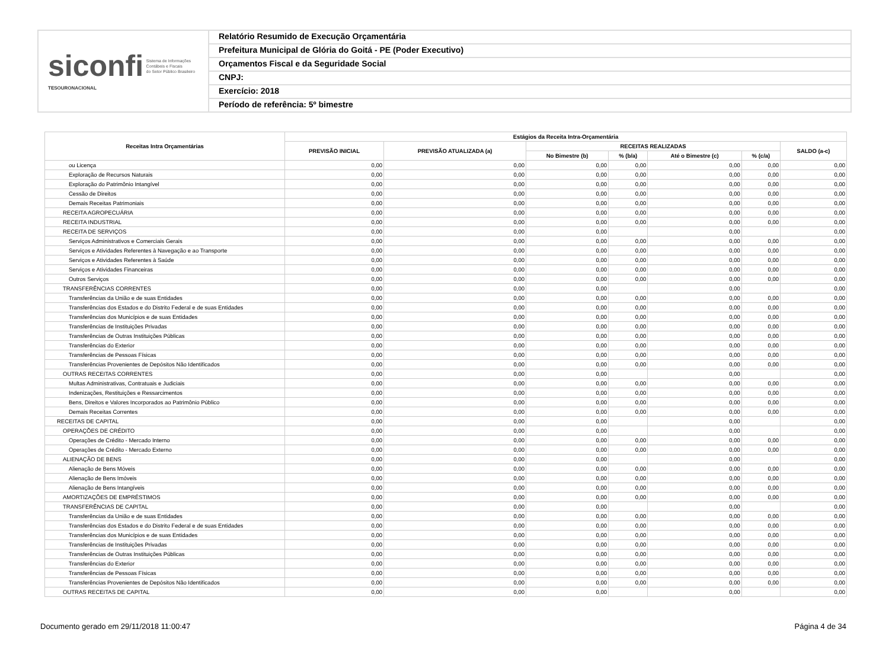siconfi Sistema de Informações
Contábeis e Fiscais
do Setor Público Brasileiro
TESOURONACIONAL
Relatório Resumido de Execução Orçamentária
Prefeitura Municipal de Glória do Goitá - PE (Poder Executivo)
Orçamentos Fiscal e da Seguridade Social
CNPJ:
Exercício: 2018
Período de referência: 5º bimestre
| Receitas Intra Orçamentárias | Estágios da Receita Intra-Orçamentária | | | | | | |
| --- | --- | --- | --- | --- | --- | --- | --- |
| | PREVISÃO INICIAL | PREVISÃO ATUALIZADA (a) | RECEITAS REALIZADAS | | | | SALDO (a-c) |
| | | | No Bimestre (b) | % (b/a) | Até o Bimestre (c) | % (c/a) | |
| ou Licença | 0,00 | 0,00 | 0,00 | 0,00 | 0,00 | 0,00 | 0,00 |
| Exploração de Recursos Naturais | 0,00 | 0,00 | 0,00 | 0,00 | 0,00 | 0,00 | 0,00 |
| Exploração do Patrimônio Intangível | 0,00 | 0,00 | 0,00 | 0,00 | 0,00 | 0,00 | 0,00 |
| Cessão de Direitos | 0,00 | 0,00 | 0,00 | 0,00 | 0,00 | 0,00 | 0,00 |
| Demais Receitas Patrimoniais | 0,00 | 0,00 | 0,00 | 0,00 | 0,00 | 0,00 | 0,00 |
| RECEITA AGROPECUÁRIA | 0,00 | 0,00 | 0,00 | 0,00 | 0,00 | 0,00 | 0,00 |
| RECEITA INDUSTRIAL | 0,00 | 0,00 | 0,00 | 0,00 | 0,00 | 0,00 | 0,00 |
| RECEITA DE SERVIÇOS | 0,00 | 0,00 | 0,00 | | 0,00 | | 0,00 |
| Serviços Administrativos e Comerciais Gerais | 0,00 | 0,00 | 0,00 | 0,00 | 0,00 | 0,00 | 0,00 |
| Serviços e Atividades Referentes à Navegação e ao Transporte | 0,00 | 0,00 | 0,00 | 0,00 | 0,00 | 0,00 | 0,00 |
| Serviços e Atividades Referentes à Saúde | 0,00 | 0,00 | 0,00 | 0,00 | 0,00 | 0,00 | 0,00 |
| Serviços e Atividades Financeiras | 0,00 | 0,00 | 0,00 | 0,00 | 0,00 | 0,00 | 0,00 |
| Outros Serviços | 0,00 | 0,00 | 0,00 | 0,00 | 0,00 | 0,00 | 0,00 |
| TRANSFERÊNCIAS CORRENTES | 0,00 | 0,00 | 0,00 | | 0,00 | | 0,00 |
| Transferências da União e de suas Entidades | 0,00 | 0,00 | 0,00 | 0,00 | 0,00 | 0,00 | 0,00 |
| Transferências dos Estados e do Distrito Federal e de suas Entidades | 0,00 | 0,00 | 0,00 | 0,00 | 0,00 | 0,00 | 0,00 |
| Transferências dos Municípios e de suas Entidades | 0,00 | 0,00 | 0,00 | 0,00 | 0,00 | 0,00 | 0,00 |
| Transferências de Instituições Privadas | 0,00 | 0,00 | 0,00 | 0,00 | 0,00 | 0,00 | 0,00 |
| Transferências de Outras Instituições Públicas | 0,00 | 0,00 | 0,00 | 0,00 | 0,00 | 0,00 | 0,00 |
| Transferências do Exterior | 0,00 | 0,00 | 0,00 | 0,00 | 0,00 | 0,00 | 0,00 |
| Transferências de Pessoas Físicas | 0,00 | 0,00 | 0,00 | 0,00 | 0,00 | 0,00 | 0,00 |
| Transferências Provenientes de Depósitos Não Identificados | 0,00 | 0,00 | 0,00 | 0,00 | 0,00 | 0,00 | 0,00 |
| OUTRAS RECEITAS CORRENTES | 0,00 | 0,00 | 0,00 | | 0,00 | | 0,00 |
| Multas Administrativas, Contratuais e Judiciais | 0,00 | 0,00 | 0,00 | 0,00 | 0,00 | 0,00 | 0,00 |
| Indenizações, Restituições e Ressarcimentos | 0,00 | 0,00 | 0,00 | 0,00 | 0,00 | 0,00 | 0,00 |
| Bens, Direitos e Valores Incorporados ao Patrimônio Público | 0,00 | 0,00 | 0,00 | 0,00 | 0,00 | 0,00 | 0,00 |
| Demais Receitas Correntes | 0,00 | 0,00 | 0,00 | 0,00 | 0,00 | 0,00 | 0,00 |
| RECEITAS DE CAPITAL | 0,00 | 0,00 | 0,00 | | 0,00 | | 0,00 |
| OPERAÇÕES DE CRÉDITO | 0,00 | 0,00 | 0,00 | | 0,00 | | 0,00 |
| Operações de Crédito - Mercado Interno | 0,00 | 0,00 | 0,00 | 0,00 | 0,00 | 0,00 | 0,00 |
| Operações de Crédito - Mercado Externo | 0,00 | 0,00 | 0,00 | 0,00 | 0,00 | 0,00 | 0,00 |
| ALIENAÇÃO DE BENS | 0,00 | 0,00 | 0,00 | | 0,00 | | 0,00 |
| Alienação de Bens Móveis | 0,00 | 0,00 | 0,00 | 0,00 | 0,00 | 0,00 | 0,00 |
| Alienação de Bens Imóveis | 0,00 | 0,00 | 0,00 | 0,00 | 0,00 | 0,00 | 0,00 |
| Alienação de Bens Intangíveis | 0,00 | 0,00 | 0,00 | 0,00 | 0,00 | 0,00 | 0,00 |
| AMORTIZAÇÕES DE EMPRÉSTIMOS | 0,00 | 0,00 | 0,00 | 0,00 | 0,00 | 0,00 | 0,00 |
| TRANSFERÊNCIAS DE CAPITAL | 0,00 | 0,00 | 0,00 | | 0,00 | | 0,00 |
| Transferências da União e de suas Entidades | 0,00 | 0,00 | 0,00 | 0,00 | 0,00 | 0,00 | 0,00 |
| Transferências dos Estados e do Distrito Federal e de suas Entidades | 0,00 | 0,00 | 0,00 | 0,00 | 0,00 | 0,00 | 0,00 |
| Transferências dos Municípios e de suas Entidades | 0,00 | 0,00 | 0,00 | 0,00 | 0,00 | 0,00 | 0,00 |
| Transferências de Instituições Privadas | 0,00 | 0,00 | 0,00 | 0,00 | 0,00 | 0,00 | 0,00 |
| Transferências de Outras Instituições Públicas | 0,00 | 0,00 | 0,00 | 0,00 | 0,00 | 0,00 | 0,00 |
| Transferências do Exterior | 0,00 | 0,00 | 0,00 | 0,00 | 0,00 | 0,00 | 0,00 |
| Transferências de Pessoas Físicas | 0,00 | 0,00 | 0,00 | 0,00 | 0,00 | 0,00 | 0,00 |
| Transferências Provenientes de Depósitos Não Identificados | 0,00 | 0,00 | 0,00 | 0,00 | 0,00 | 0,00 | 0,00 |
| OUTRAS RECEITAS DE CAPITAL | 0,00 | 0,00 | 0,00 | | 0,00 | | 0,00 |
Documento gerado em 29/11/2018 11:00:47 Página 4 de 34